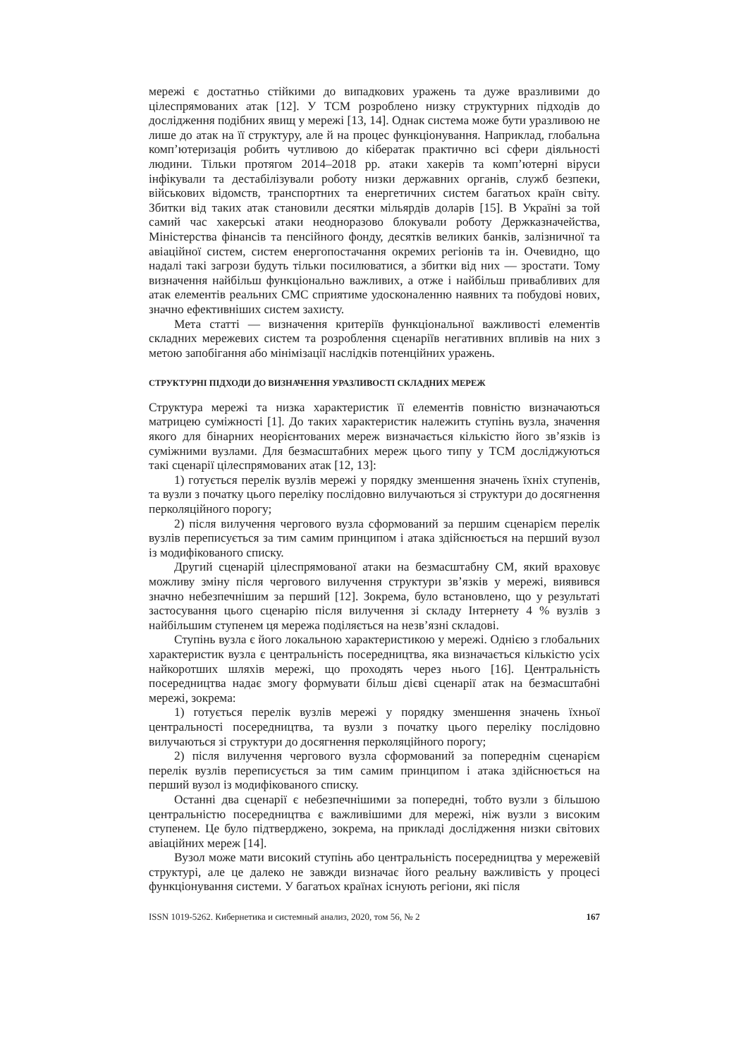мережі є достатньо стійкими до випадкових уражень та дуже вразливими до цілеспрямованих атак [12]. У ТСМ розроблено низку структурних підходів до дослідження подібних явищ у мережі [13, 14]. Однак система може бути уразливою не лише до атак на її структуру, але й на процес функціонування. Наприклад, глобальна комп’ютеризація робить чутливою до кібератак практично всі сфери діяльності людини. Тільки протягом 2014–2018 рр. атаки хакерів та комп’ютерні віруси інфікували та дестабілізували роботу низки державних органів, служб безпеки, військових відомств, транспортних та енергетичних систем багатьох країн світу. Збитки від таких атак становили десятки мільярдів доларів [15]. В Україні за той самий час хакерські атаки неодноразово блокували роботу Держказначейства, Міністерства фінансів та пенсійного фонду, десятків великих банків, залізничної та авіаційної систем, систем енергопостачання окремих регіонів та ін. Очевидно, що надалі такі загрози будуть тільки посилюватися, а збитки від них — зростати. Тому визначення найбільш функціонально важливих, а отже і найбільш привабливих для атак елементів реальних СМС сприятиме удосконаленню наявних та побудові нових, значно ефективніших систем захисту.
Мета статті — визначення критеріїв функціональної важливості елементів складних мережевих систем та розроблення сценаріїв негативних впливів на них з метою запобігання або мінімізації наслідків потенційних уражень.
СТРУКТУРНІ ПІДХОДИ ДО ВИЗНАЧЕННЯ УРАЗЛИВОСТІ СКЛАДНИХ МЕРЕЖ
Структура мережі та низка характеристик її елементів повністю визначаються матрицею суміжності [1]. До таких характеристик належить ступінь вузла, значення якого для бінарних неорієнтованих мереж визначається кількістю його зв’язків із суміжними вузлами. Для безмасштабних мереж цього типу у ТСМ досліджуються такі сценарії цілеспрямованих атак [12, 13]:
1) готується перелік вузлів мережі у порядку зменшення значень їхніх ступенів, та вузли з початку цього переліку послідовно вилучаються зі структури до досягнення перколяційного порогу;
2) після вилучення чергового вузла сформований за першим сценарієм перелік вузлів переписується за тим самим принципом і атака здійснюється на перший вузол із модифікованого списку.
Другий сценарій цілеспрямованої атаки на безмасштабну СМ, який враховує можливу зміну після чергового вилучення структури зв’язків у мережі, виявився значно небезпечнішим за перший [12]. Зокрема, було встановлено, що у результаті застосування цього сценарію після вилучення зі складу Інтернету 4 % вузлів з найбільшим ступенем ця мережа поділяється на незв’язні складові.
Ступінь вузла є його локальною характеристикою у мережі. Однією з глобальних характеристик вузла є центральність посередництва, яка визначається кількістю усіх найкоротших шляхів мережі, що проходять через нього [16]. Центральність посередництва надає змогу формувати більш дієві сценарії атак на безмасштабні мережі, зокрема:
1) готується перелік вузлів мережі у порядку зменшення значень їхньої центральності посередництва, та вузли з початку цього переліку послідовно вилучаються зі структури до досягнення перколяційного порогу;
2) після вилучення чергового вузла сформований за попереднім сценарієм перелік вузлів переписується за тим самим принципом і атака здійснюється на перший вузол із модифікованого списку.
Останні два сценарії є небезпечнішими за попередні, тобто вузли з більшою центральністю посередництва є важливішими для мережі, ніж вузли з високим ступенем. Це було підтверджено, зокрема, на прикладі дослідження низки світових авіаційних мереж [14].
Вузол може мати високий ступінь або центральність посередництва у мережевій структурі, але це далеко не завжди визначає його реальну важливість у процесі функціонування системи. У багатьох країнах існують регіони, які після
ISSN 1019-5262. Кибернетика и системный анализ, 2020, том 56, № 2 167